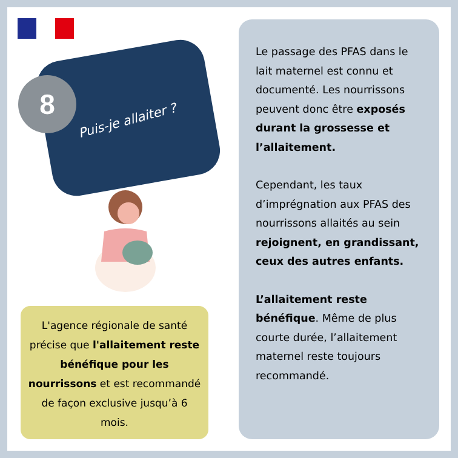8
Puis-je allaiter ?
L'agence régionale de santé précise que l'allaitement reste bénéfique pour les nourrissons et est recommandé de façon exclusive jusqu’à 6 mois.
Le passage des PFAS dans le lait maternel est connu et documenté. Les nourrissons peuvent donc être exposés durant la grossesse et l’allaitement.
Cependant, les taux d’imprégnation aux PFAS des nourrissons allaités au sein rejoignent, en grandissant, ceux des autres enfants.
L’allaitement reste bénéfique. Même de plus courte durée, l’allaitement maternel reste toujours recommandé.